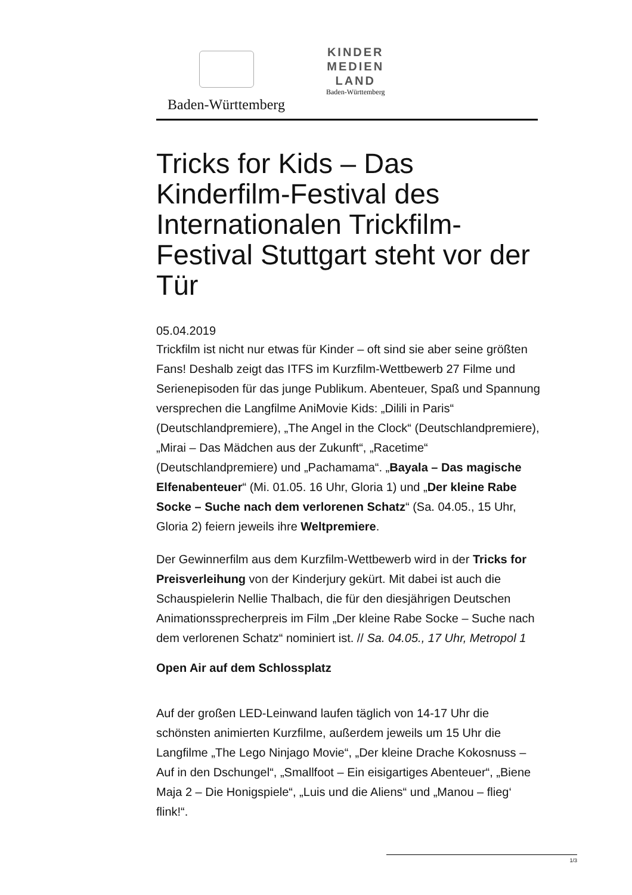Baden-Württemberg
KINDER
MEDIEN
LAND
Baden-Württemberg
Tricks for Kids – Das Kinderfilm-Festival des Internationalen Trickfilm-Festival Stuttgart steht vor der Tür
05.04.2019
Trickfilm ist nicht nur etwas für Kinder – oft sind sie aber seine größten Fans! Deshalb zeigt das ITFS im Kurzfilm-Wettbewerb 27 Filme und Serienepisoden für das junge Publikum. Abenteuer, Spaß und Spannung versprechen die Langfilme AniMovie Kids: „Dilili in Paris“ (Deutschlandpremiere), „The Angel in the Clock“ (Deutschlandpremiere), „Mirai – Das Mädchen aus der Zukunft“, „Racetime“ (Deutschlandpremiere) und „Pachamama“. „Bayala – Das magische Elfenabenteuer“ (Mi. 01.05. 16 Uhr, Gloria 1) und „Der kleine Rabe Socke – Suche nach dem verlorenen Schatz“ (Sa. 04.05., 15 Uhr, Gloria 2) feiern jeweils ihre Weltpremiere.
Der Gewinnerfilm aus dem Kurzfilm-Wettbewerb wird in der Tricks for Preisverleihung von der Kinderjury gekürt. Mit dabei ist auch die Schauspielerin Nellie Thalbach, die für den diesjährigen Deutschen Animationssprecherpreis im Film „Der kleine Rabe Socke – Suche nach dem verlorenen Schatz“ nominiert ist. // Sa. 04.05., 17 Uhr, Metropol 1
Open Air auf dem Schlossplatz
Auf der großen LED-Leinwand laufen täglich von 14-17 Uhr die schönsten animierten Kurzfilme, außerdem jeweils um 15 Uhr die Langfilme „The Lego Ninjago Movie“, „Der kleine Drache Kokosnuss – Auf in den Dschungel“, „Smallfoot – Ein eisigartiges Abenteuer“, „Biene Maja 2 – Die Honigspiele“, „Luis und die Aliens“ und „Manou – flieg‘ flink!“.
1/3